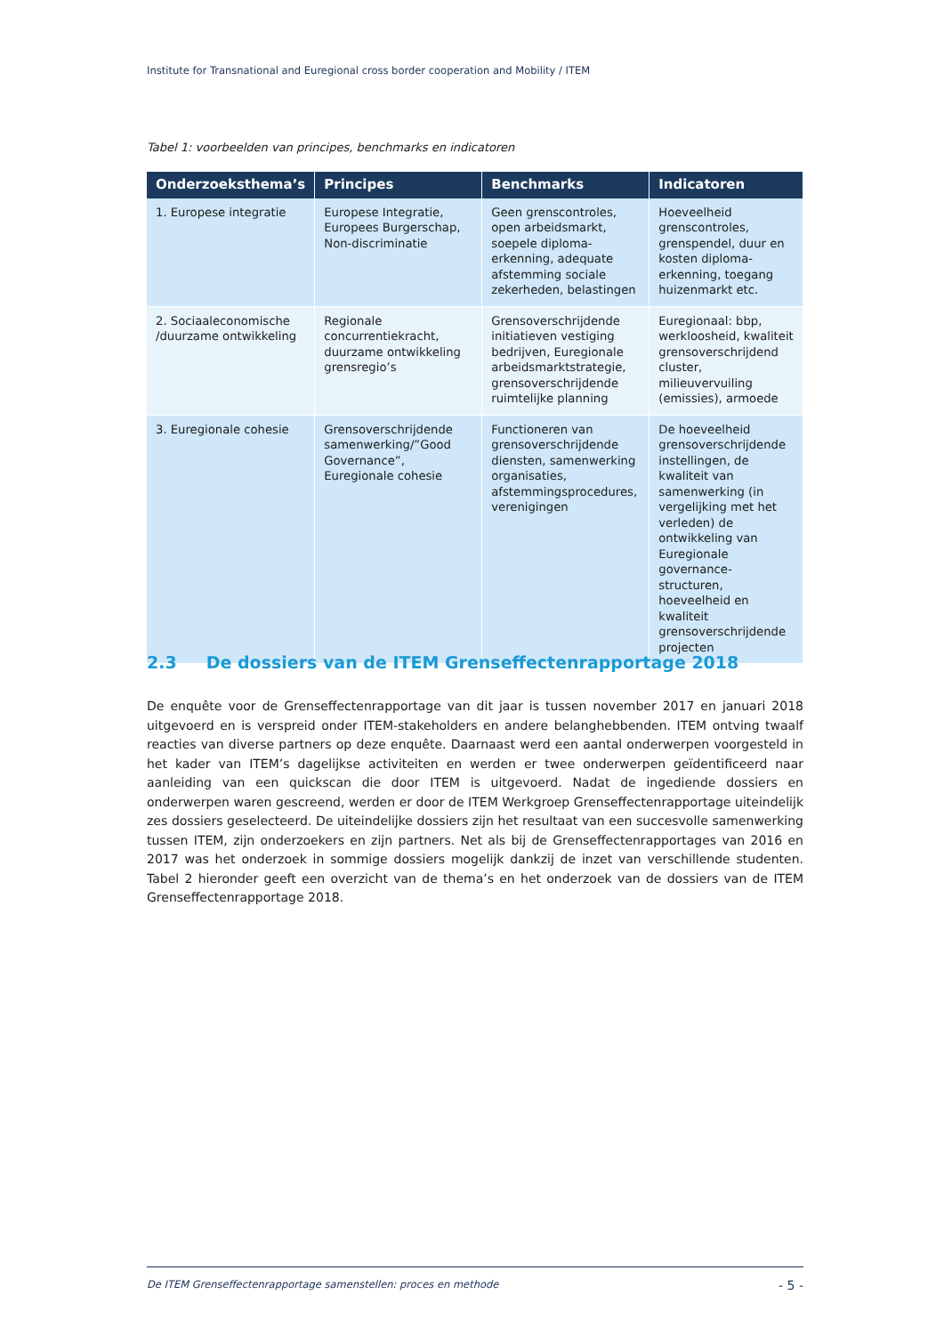Institute for Transnational and Euregional cross border cooperation and Mobility / ITEM
Tabel 1: voorbeelden van principes, benchmarks en indicatoren
| Onderzoeksthema’s | Principes | Benchmarks | Indicatoren |
| --- | --- | --- | --- |
| 1. Europese integratie | Europese Integratie, Europees Burgerschap, Non-discriminatie | Geen grenscontroles, open arbeidsmarkt, soepele diploma-erkenning, adequate afstemming sociale zekerheden, belastingen | Hoeveelheid grenscontroles, grenspendel, duur en kosten diploma-erkenning, toegang huizenmarkt etc. |
| 2. Sociaaleconomische /duurzame ontwikkeling | Regionale concurrentiekracht, duurzame ontwikkeling grensregio’s | Grensoverschrijdende initiatieven vestiging bedrijven, Euregionale arbeidsmarktstrategie, grensoverschrijdende ruimtelijke planning | Euregionaal: bbp, werkloosheid, kwaliteit grensoverschrijdend cluster, milieuvervuiling (emissies), armoede |
| 3. Euregionale cohesie | Grensoverschrijdende samenwerking/”Good Governance”, Euregionale cohesie | Functioneren van grensoverschrijdende diensten, samenwerking organisaties, afstemmingsprocedures, verenigingen | De hoeveelheid grensoverschrijdende instellingen, de kwaliteit van samenwerking (in vergelijking met het verleden) de ontwikkeling van Euregionale governance-structuren, hoeveelheid en kwaliteit grensoverschrijdende projecten |
2.3 De dossiers van de ITEM Grenseffectenrapportage 2018
De enquête voor de Grenseffectenrapportage van dit jaar is tussen november 2017 en januari 2018 uitgevoerd en is verspreid onder ITEM-stakeholders en andere belanghebbenden. ITEM ontving twaalf reacties van diverse partners op deze enquête. Daarnaast werd een aantal onderwerpen voorgesteld in het kader van ITEM’s dagelijkse activiteiten en werden er twee onderwerpen geïdentificeerd naar aanleiding van een quickscan die door ITEM is uitgevoerd. Nadat de ingediende dossiers en onderwerpen waren gescreend, werden er door de ITEM Werkgroep Grenseffectenrapportage uiteindelijk zes dossiers geselecteerd. De uiteindelijke dossiers zijn het resultaat van een succesvolle samenwerking tussen ITEM, zijn onderzoekers en zijn partners. Net als bij de Grenseffectenrapportages van 2016 en 2017 was het onderzoek in sommige dossiers mogelijk dankzij de inzet van verschillende studenten. Tabel 2 hieronder geeft een overzicht van de thema’s en het onderzoek van de dossiers van de ITEM Grenseffectenrapportage 2018.
De ITEM Grenseffectenrapportage samenstellen: proces en methode - 5 -